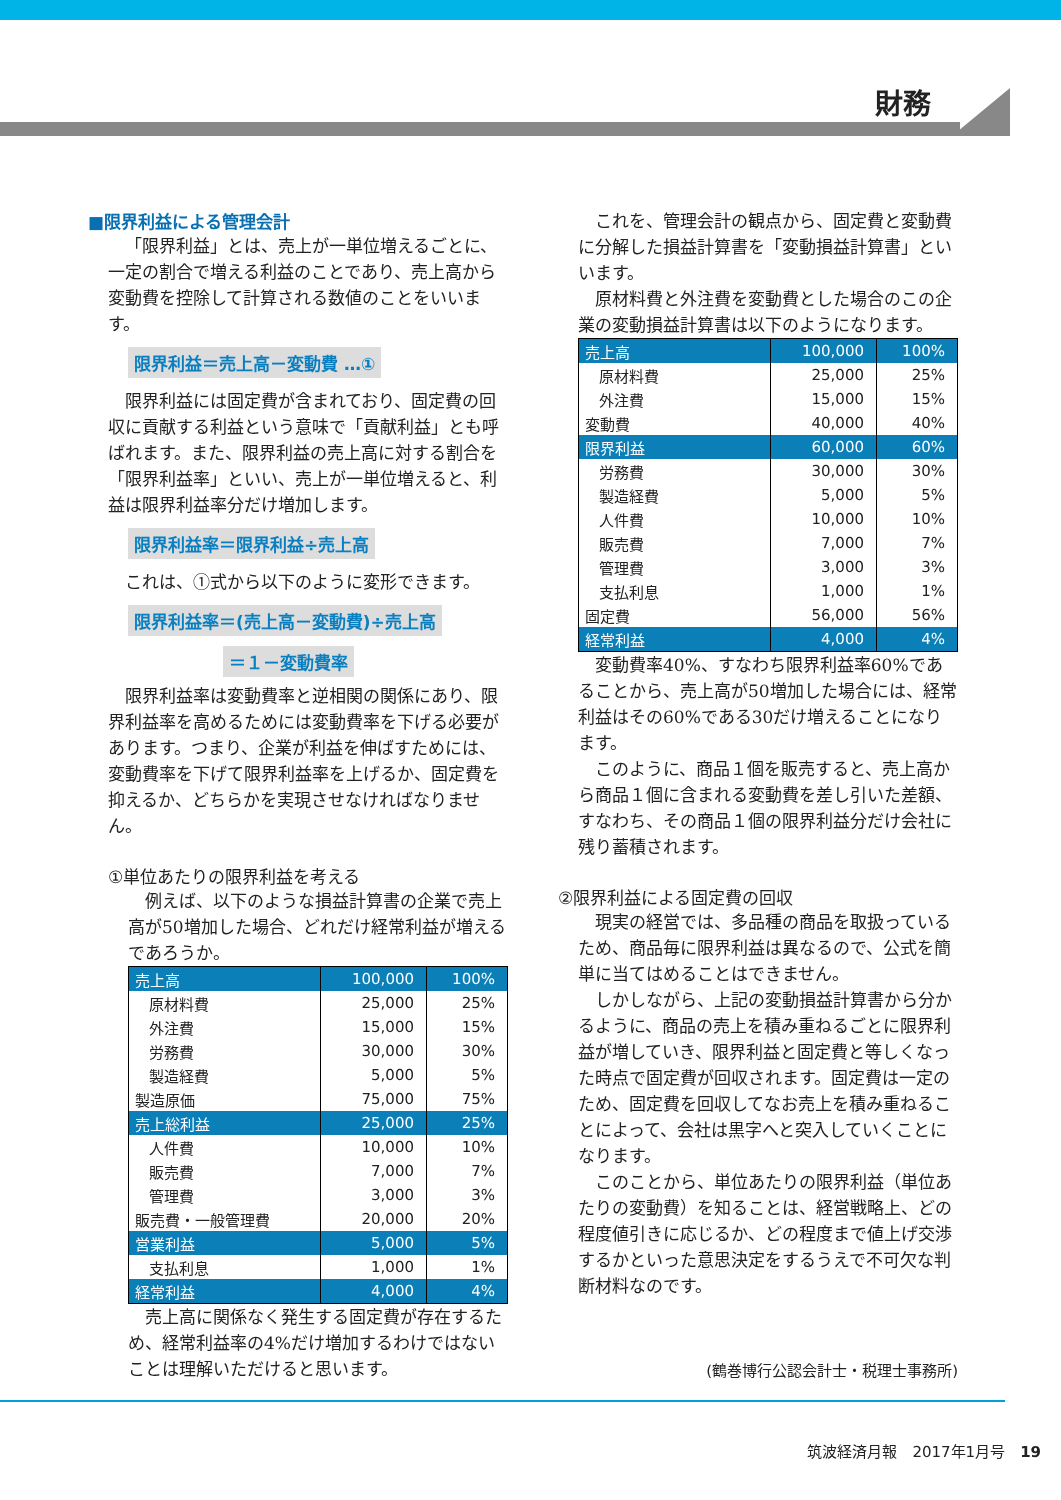財務
■限界利益による管理会計
「限界利益」とは、売上が一単位増えるごとに、一定の割合で増える利益のことであり、売上高から変動費を控除して計算される数値のことをいいます。
限界利益＝売上高－変動費 …①
限界利益には固定費が含まれており、固定費の回収に貢献する利益という意味で「貢献利益」とも呼ばれます。また、限界利益の売上高に対する割合を「限界利益率」といい、売上が一単位増えると、利益は限界利益率分だけ増加します。
限界利益率＝限界利益÷売上高
これは、①式から以下のように変形できます。
限界利益率＝(売上高－変動費)÷売上高
＝１－変動費率
限界利益率は変動費率と逆相関の関係にあり、限界利益率を高めるためには変動費率を下げる必要があります。つまり、企業が利益を伸ばすためには、変動費率を下げて限界利益率を上げるか、固定費を抑えるか、どちらかを実現させなければなりません。
①単位あたりの限界利益を考える
例えば、以下のような損益計算書の企業で売上高が50増加した場合、どれだけ経常利益が増えるであろうか。
| 売上高 | 100,000 | 100% |
| 原材料費 | 25,000 | 25% |
| 外注費 | 15,000 | 15% |
| 労務費 | 30,000 | 30% |
| 製造経費 | 5,000 | 5% |
| 製造原価 | 75,000 | 75% |
| 売上総利益 | 25,000 | 25% |
| 人件費 | 10,000 | 10% |
| 販売費 | 7,000 | 7% |
| 管理費 | 3,000 | 3% |
| 販売費・一般管理費 | 20,000 | 20% |
| 営業利益 | 5,000 | 5% |
| 支払利息 | 1,000 | 1% |
| 経常利益 | 4,000 | 4% |
売上高に関係なく発生する固定費が存在するため、経常利益率の4%だけ増加するわけではないことは理解いただけると思います。
これを、管理会計の観点から、固定費と変動費に分解した損益計算書を「変動損益計算書」といいます。
原材料費と外注費を変動費とした場合のこの企業の変動損益計算書は以下のようになります。
| 売上高 | 100,000 | 100% |
| 原材料費 | 25,000 | 25% |
| 外注費 | 15,000 | 15% |
| 変動費 | 40,000 | 40% |
| 限界利益 | 60,000 | 60% |
| 労務費 | 30,000 | 30% |
| 製造経費 | 5,000 | 5% |
| 人件費 | 10,000 | 10% |
| 販売費 | 7,000 | 7% |
| 管理費 | 3,000 | 3% |
| 支払利息 | 1,000 | 1% |
| 固定費 | 56,000 | 56% |
| 経常利益 | 4,000 | 4% |
変動費率40%、すなわち限界利益率60%であることから、売上高が50増加した場合には、経常利益はその60%である30だけ増えることになります。
このように、商品１個を販売すると、売上高から商品１個に含まれる変動費を差し引いた差額、すなわち、その商品１個の限界利益分だけ会社に残り蓄積されます。
②限界利益による固定費の回収
現実の経営では、多品種の商品を取扱っているため、商品毎に限界利益は異なるので、公式を簡単に当てはめることはできません。
しかしながら、上記の変動損益計算書から分かるように、商品の売上を積み重ねるごとに限界利益が増していき、限界利益と固定費と等しくなった時点で固定費が回収されます。固定費は一定のため、固定費を回収してなお売上を積み重ねることによって、会社は黒字へと突入していくことになります。
このことから、単位あたりの限界利益（単位あたりの変動費）を知ることは、経営戦略上、どの程度値引きに応じるか、どの程度まで値上げ交渉するかといった意思決定をするうえで不可欠な判断材料なのです。
(鶴巻博行公認会計士・税理士事務所)
筑波経済月報　2017年1月号　19